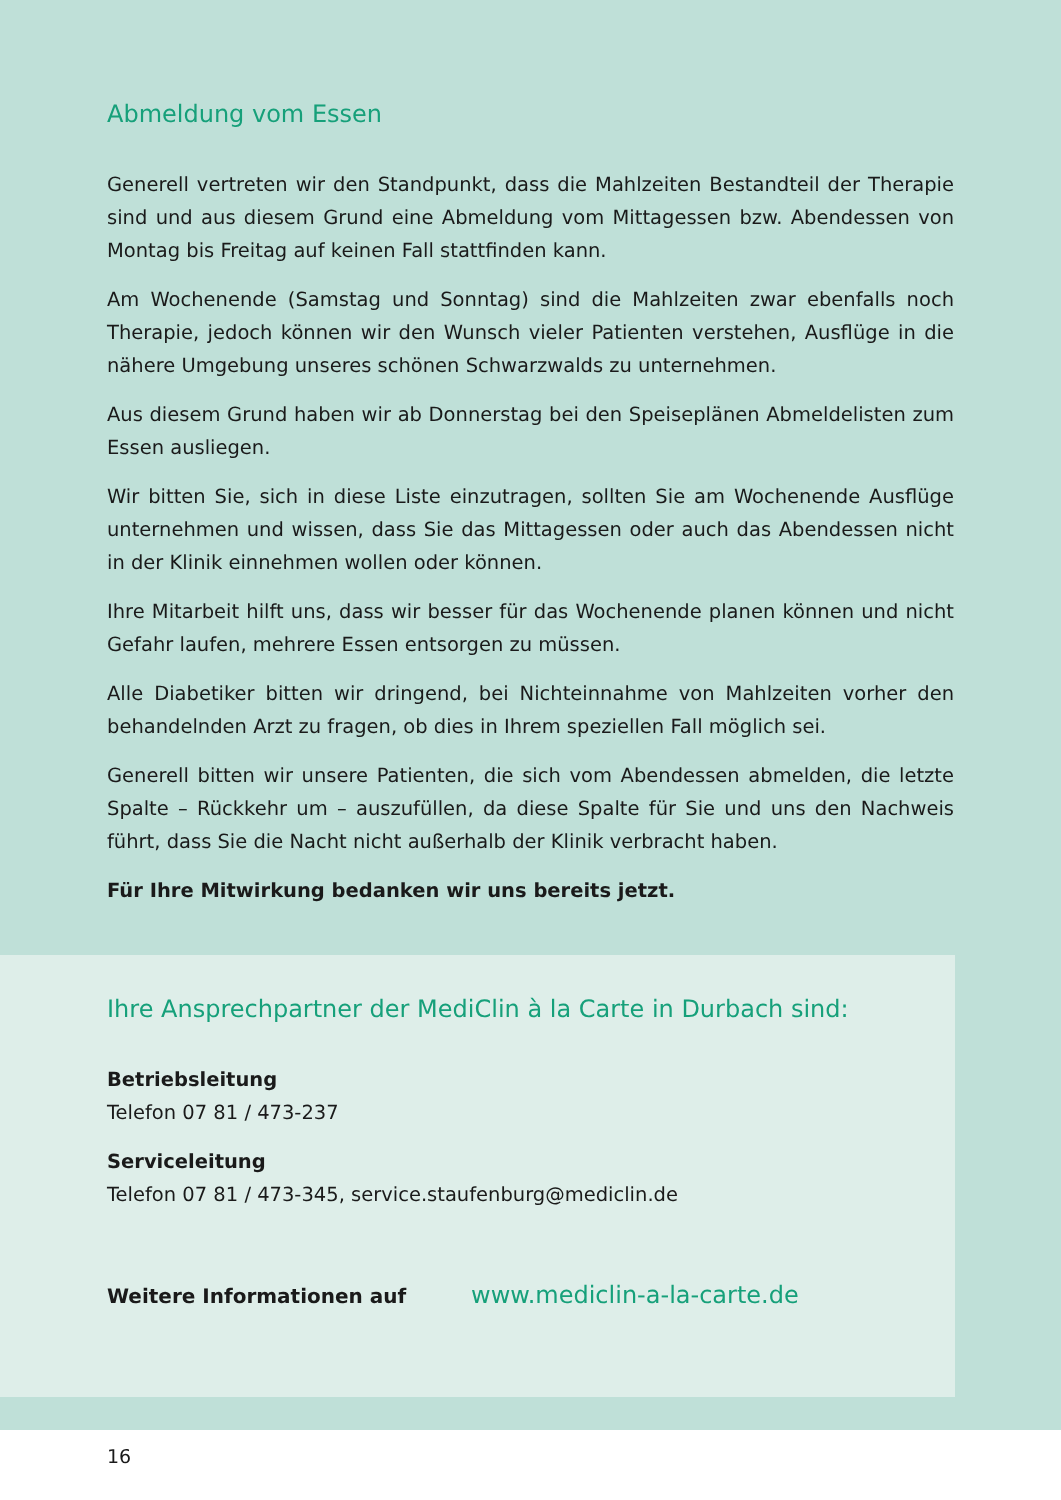Abmeldung vom Essen
Generell vertreten wir den Standpunkt, dass die Mahlzeiten Bestandteil der Therapie sind und aus diesem Grund eine Abmeldung vom Mittagessen bzw. Abendessen von Montag bis Freitag auf keinen Fall stattfinden kann.
Am Wochenende (Samstag und Sonntag) sind die Mahlzeiten zwar ebenfalls noch Therapie, jedoch können wir den Wunsch vieler Patienten verstehen, Ausflüge in die nähere Umgebung unseres schönen Schwarzwalds zu unternehmen.
Aus diesem Grund haben wir ab Donnerstag bei den Speiseplänen Abmeldelisten zum Essen ausliegen.
Wir bitten Sie, sich in diese Liste einzutragen, sollten Sie am Wochenende Ausflüge unternehmen und wissen, dass Sie das Mittagessen oder auch das Abendessen nicht in der Klinik einnehmen wollen oder können.
Ihre Mitarbeit hilft uns, dass wir besser für das Wochenende planen können und nicht Gefahr laufen, mehrere Essen entsorgen zu müssen.
Alle Diabetiker bitten wir dringend, bei Nichteinnahme von Mahlzeiten vorher den behandelnden Arzt zu fragen, ob dies in Ihrem speziellen Fall möglich sei.
Generell bitten wir unsere Patienten, die sich vom Abendessen abmelden, die letzte Spalte – Rückkehr um – auszufüllen, da diese Spalte für Sie und uns den Nachweis führt, dass Sie die Nacht nicht außerhalb der Klinik verbracht haben.
Für Ihre Mitwirkung bedanken wir uns bereits jetzt.
Ihre Ansprechpartner der MediClin à la Carte in Durbach sind:
Betriebsleitung
Telefon 07 81 / 473-237
Serviceleitung
Telefon 07 81 / 473-345, service.staufenburg@mediclin.de
Weitere Informationen auf www.mediclin-a-la-carte.de
16